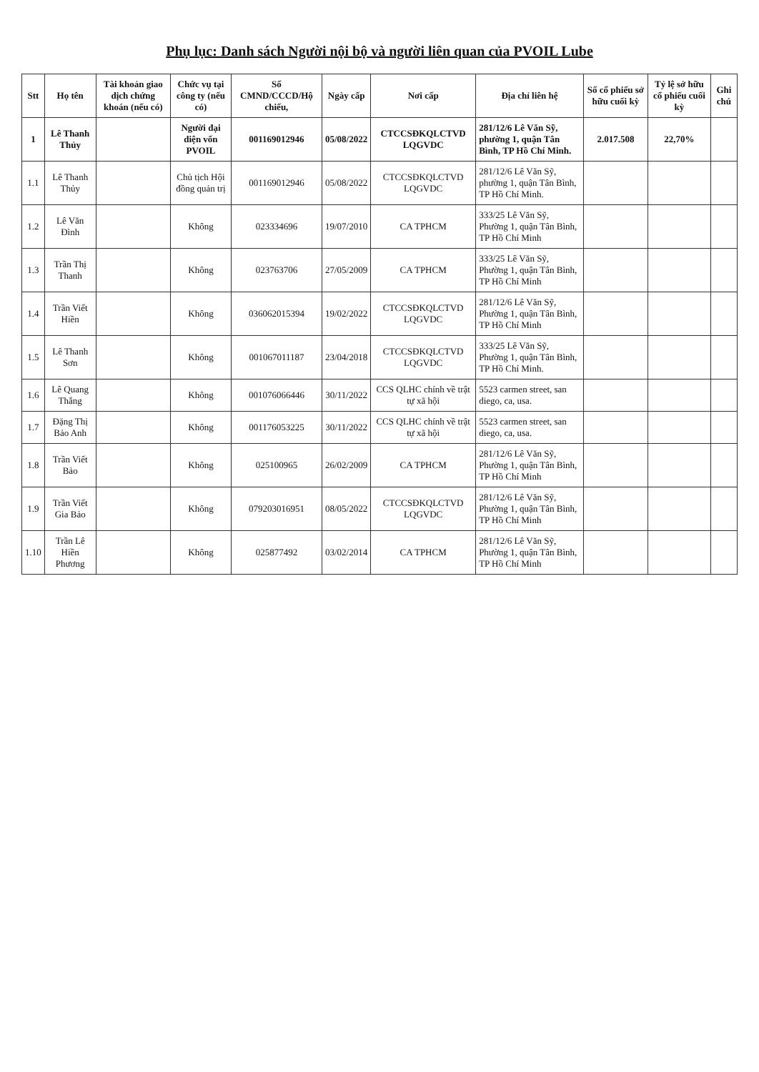Phụ lục: Danh sách Người nội bộ và người liên quan của PVOIL Lube
| Stt | Họ tên | Tài khoản giao dịch chứng khoán (nếu có) | Chức vụ tại công ty (nếu có) | Số CMND/CCCD/Hộ chiếu, | Ngày cấp | Nơi cấp | Địa chỉ liên hệ | Số cổ phiếu sở hữu cuối kỳ | Tỷ lệ sở hữu cổ phiếu cuối kỳ | Ghi chú |
| --- | --- | --- | --- | --- | --- | --- | --- | --- | --- | --- |
| 1 | Lê Thanh Thủy | | Người đại diện vốn PVOIL | 001169012946 | 05/08/2022 | CTCCSĐKQLCTVD LQGVDC | 281/12/6 Lê Văn Sỹ, phường 1, quận Tân Bình, TP Hồ Chí Minh. | 2.017.508 | 22,70% | |
| 1.1 | Lê Thanh Thủy | | Chủ tịch Hội đồng quản trị | 001169012946 | 05/08/2022 | CTCCSĐKQLCTVD LQGVDC | 281/12/6 Lê Văn Sỹ, phường 1, quận Tân Bình, TP Hồ Chí Minh. | | | |
| 1.2 | Lê Văn Đình | | Không | 023334696 | 19/07/2010 | CA TPHCM | 333/25 Lê Văn Sỹ, Phường 1, quận Tân Bình, TP Hồ Chí Minh | | | |
| 1.3 | Trần Thị Thanh | | Không | 023763706 | 27/05/2009 | CA TPHCM | 333/25 Lê Văn Sỹ, Phường 1, quận Tân Bình, TP Hồ Chí Minh | | | |
| 1.4 | Trần Viết Hiền | | Không | 036062015394 | 19/02/2022 | CTCCSĐKQLCTVD LQGVDC | 281/12/6 Lê Văn Sỹ, Phường 1, quận Tân Bình, TP Hồ Chí Minh | | | |
| 1.5 | Lê Thanh Sơn | | Không | 001067011187 | 23/04/2018 | CTCCSĐKQLCTVD LQGVDC | 333/25 Lê Văn Sỹ, Phường 1, quận Tân Bình, TP Hồ Chí Minh. | | | |
| 1.6 | Lê Quang Thắng | | Không | 001076066446 | 30/11/2022 | CCS QLHC chính về trật tự xã hội | 5523 carmen street, san diego, ca, usa. | | | |
| 1.7 | Đặng Thị Bảo Anh | | Không | 001176053225 | 30/11/2022 | CCS QLHC chính về trật tự xã hội | 5523 carmen street, san diego, ca, usa. | | | |
| 1.8 | Trần Viết Bảo | | Không | 025100965 | 26/02/2009 | CA TPHCM | 281/12/6 Lê Văn Sỹ, Phường 1, quận Tân Bình, TP Hồ Chí Minh | | | |
| 1.9 | Trần Viết Gia Bảo | | Không | 079203016951 | 08/05/2022 | CTCCSĐKQLCTVD LQGVDC | 281/12/6 Lê Văn Sỹ, Phường 1, quận Tân Bình, TP Hồ Chí Minh | | | |
| 1.10 | Trần Lê Hiền Phương | | Không | 025877492 | 03/02/2014 | CA TPHCM | 281/12/6 Lê Văn Sỹ, Phường 1, quận Tân Bình, TP Hồ Chí Minh | | | |